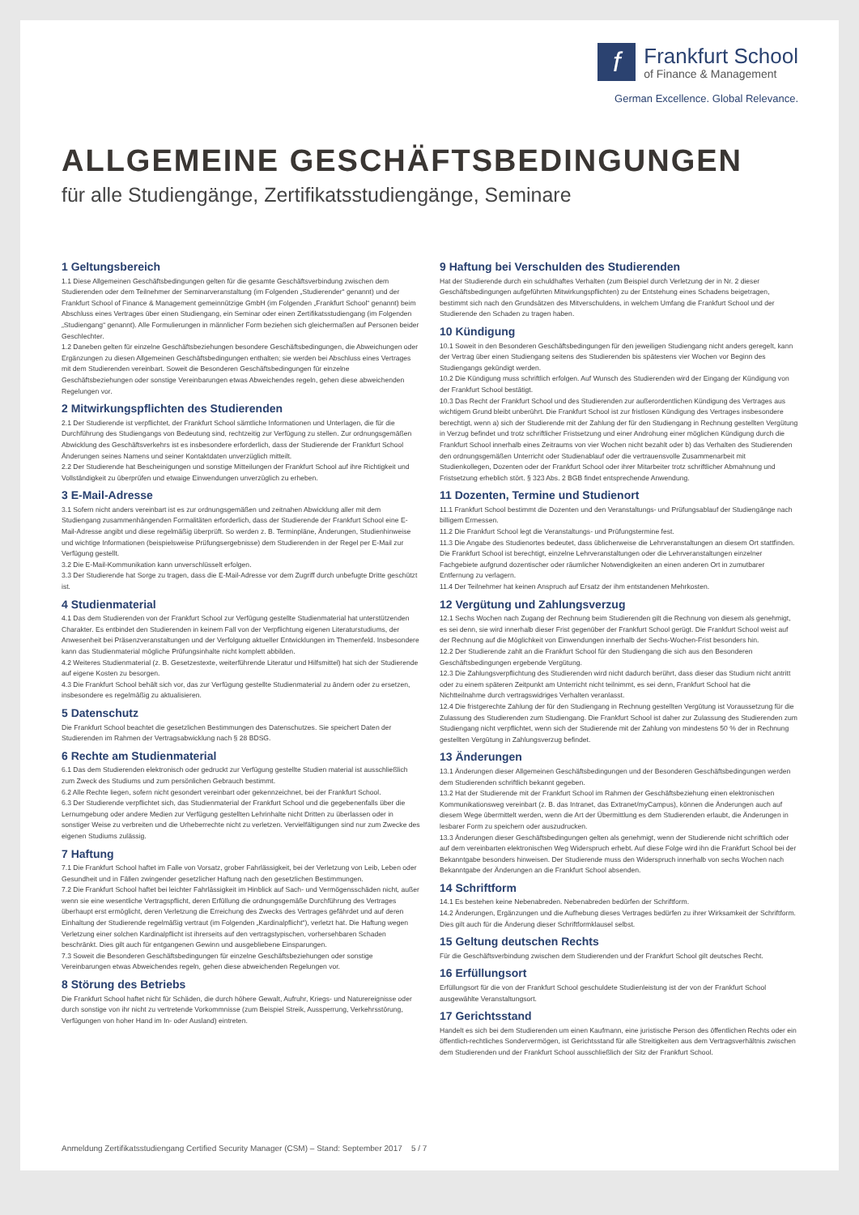f
Frankfurt School
of Finance & Management
German Excellence. Global Relevance.
ALLGEMEINE GESCHÄFTSBEDINGUNGEN
für alle Studiengänge, Zertifikatsstudiengänge, Seminare
1 Geltungsbereich
1.1 Diese Allgemeinen Geschäftsbedingungen gelten für die gesamte Geschäftsverbindung zwischen dem Studierenden oder dem Teilnehmer der Seminarveranstaltung (im Folgenden „Studierender“ genannt) und der Frankfurt School of Finance & Management gemeinnützige GmbH (im Folgenden „Frankfurt School“ genannt) beim Abschluss eines Vertrages über einen Studiengang, ein Seminar oder einen Zertifikatsstudiengang (im Folgenden „Studiengang“ genannt). Alle Formulierungen in männlicher Form beziehen sich gleichermaßen auf Personen beider Geschlechter.
1.2 Daneben gelten für einzelne Geschäftsbeziehungen besondere Geschäftsbedingungen, die Abweichungen oder Ergänzungen zu diesen Allgemeinen Geschäftsbedingungen enthalten; sie werden bei Abschluss eines Vertrages mit dem Studierenden vereinbart. Soweit die Besonderen Geschäftsbedingungen für einzelne Geschäftsbeziehungen oder sonstige Vereinbarungen etwas Abweichendes regeln, gehen diese abweichenden Regelungen vor.
2 Mitwirkungspflichten des Studierenden
2.1 Der Studierende ist verpflichtet, der Frankfurt School sämtliche Informationen und Unterlagen, die für die Durchführung des Studiengangs von Bedeutung sind, rechtzeitig zur Verfügung zu stellen. Zur ordnungsgemäßen Abwicklung des Geschäftsverkehrs ist es insbesondere erforderlich, dass der Studierende der Frankfurt School Änderungen seines Namens und seiner Kontaktdaten unverzüglich mitteilt.
2.2 Der Studierende hat Bescheinigungen und sonstige Mitteilungen der Frankfurt School auf ihre Richtigkeit und Vollständigkeit zu überprüfen und etwaige Einwendungen unverzüglich zu erheben.
3 E-Mail-Adresse
3.1 Sofern nicht anders vereinbart ist es zur ordnungsgemäßen und zeitnahen Abwicklung aller mit dem Studiengang zusammenhängenden Formalitäten erforderlich, dass der Studierende der Frankfurt School eine E-Mail-Adresse angibt und diese regelmäßig überprüft. So werden z. B. Terminpläne, Änderungen, Studienhinweise und wichtige Informationen (beispielsweise Prüfungsergebnisse) dem Studierenden in der Regel per E-Mail zur Verfügung gestellt.
3.2 Die E-Mail-Kommunikation kann unverschlüsselt erfolgen.
3.3 Der Studierende hat Sorge zu tragen, dass die E-Mail-Adresse vor dem Zugriff durch unbefugte Dritte geschützt ist.
4 Studienmaterial
4.1 Das dem Studierenden von der Frankfurt School zur Verfügung gestellte Studienmaterial hat unterstützenden Charakter. Es entbindet den Studierenden in keinem Fall von der Verpflichtung eigenen Literaturstudiums, der Anwesenheit bei Präsenzveranstaltungen und der Verfolgung aktueller Entwicklungen im Themenfeld. Insbesondere kann das Studienmaterial mögliche Prüfungsinhalte nicht komplett abbilden.
4.2 Weiteres Studienmaterial (z. B. Gesetzestexte, weiterführende Literatur und Hilfsmittel) hat sich der Studierende auf eigene Kosten zu besorgen.
4.3 Die Frankfurt School behält sich vor, das zur Verfügung gestellte Studienmaterial zu ändern oder zu ersetzen, insbesondere es regelmäßig zu aktualisieren.
5 Datenschutz
Die Frankfurt School beachtet die gesetzlichen Bestimmungen des Datenschutzes. Sie speichert Daten der Studierenden im Rahmen der Vertragsabwicklung nach § 28 BDSG.
6 Rechte am Studienmaterial
6.1 Das dem Studierenden elektronisch oder gedruckt zur Verfügung gestellte Studien material ist ausschließlich zum Zweck des Studiums und zum persönlichen Gebrauch bestimmt.
6.2 Alle Rechte liegen, sofern nicht gesondert vereinbart oder gekennzeichnet, bei der Frankfurt School.
6.3 Der Studierende verpflichtet sich, das Studienmaterial der Frankfurt School und die gegebenenfalls über die Lernumgebung oder andere Medien zur Verfügung gestellten Lehrinhalte nicht Dritten zu überlassen oder in sonstiger Weise zu verbreiten und die Urheberrechte nicht zu verletzen. Vervielfältigungen sind nur zum Zwecke des eigenen Studiums zulässig.
7 Haftung
7.1 Die Frankfurt School haftet im Falle von Vorsatz, grober Fahrlässigkeit, bei der Verletzung von Leib, Leben oder Gesundheit und in Fällen zwingender gesetzlicher Haftung nach den gesetzlichen Bestimmungen.
7.2 Die Frankfurt School haftet bei leichter Fahrlässigkeit im Hinblick auf Sach- und Vermögensschäden nicht, außer wenn sie eine wesentliche Vertragspflicht, deren Erfüllung die ordnungsgemäße Durchführung des Vertrages überhaupt erst ermöglicht, deren Verletzung die Erreichung des Zwecks des Vertrages gefährdet und auf deren Einhaltung der Studierende regelmäßig vertraut (im Folgenden „Kardinalpflicht“), verletzt hat. Die Haftung wegen Verletzung einer solchen Kardinalpflicht ist ihrerseits auf den vertragstypischen, vorhersehbaren Schaden beschränkt. Dies gilt auch für entgangenen Gewinn und ausgebliebene Einsparungen.
7.3 Soweit die Besonderen Geschäftsbedingungen für einzelne Geschäftsbeziehungen oder sonstige Vereinbarungen etwas Abweichendes regeln, gehen diese abweichenden Regelungen vor.
8 Störung des Betriebs
Die Frankfurt School haftet nicht für Schäden, die durch höhere Gewalt, Aufruhr, Kriegs- und Naturereignisse oder durch sonstige von ihr nicht zu vertretende Vorkommnisse (zum Beispiel Streik, Aussperrung, Verkehrsstörung, Verfügungen von hoher Hand im In- oder Ausland) eintreten.
9 Haftung bei Verschulden des Studierenden
Hat der Studierende durch ein schuldhaftes Verhalten (zum Beispiel durch Verletzung der in Nr. 2 dieser Geschäftsbedingungen aufgeführten Mitwirkungspflichten) zu der Entstehung eines Schadens beigetragen, bestimmt sich nach den Grundsätzen des Mitverschuldens, in welchem Umfang die Frankfurt School und der Studierende den Schaden zu tragen haben.
10 Kündigung
10.1 Soweit in den Besonderen Geschäftsbedingungen für den jeweiligen Studiengang nicht anders geregelt, kann der Vertrag über einen Studiengang seitens des Studierenden bis spätestens vier Wochen vor Beginn des Studiengangs gekündigt werden.
10.2 Die Kündigung muss schriftlich erfolgen. Auf Wunsch des Studierenden wird der Eingang der Kündigung von der Frankfurt School bestätigt.
10.3 Das Recht der Frankfurt School und des Studierenden zur außerordentlichen Kündigung des Vertrages aus wichtigem Grund bleibt unberührt. Die Frankfurt School ist zur fristlosen Kündigung des Vertrages insbesondere berechtigt, wenn a) sich der Studierende mit der Zahlung der für den Studiengang in Rechnung gestellten Vergütung in Verzug befindet und trotz schriftlicher Fristsetzung und einer Androhung einer möglichen Kündigung durch die Frankfurt School innerhalb eines Zeitraums von vier Wochen nicht bezahlt oder b) das Verhalten des Studierenden den ordnungsgemäßen Unterricht oder Studienablauf oder die vertrauensvolle Zusammenarbeit mit Studienkollegen, Dozenten oder der Frankfurt School oder ihrer Mitarbeiter trotz schriftlicher Abmahnung und Fristsetzung erheblich stört. § 323 Abs. 2 BGB findet entsprechende Anwendung.
11 Dozenten, Termine und Studienort
11.1 Frankfurt School bestimmt die Dozenten und den Veranstaltungs- und Prüfungsablauf der Studiengänge nach billigem Ermessen.
11.2 Die Frankfurt School legt die Veranstaltungs- und Prüfungstermine fest.
11.3 Die Angabe des Studienortes bedeutet, dass üblicherweise die Lehrveranstaltungen an diesem Ort stattfinden. Die Frankfurt School ist berechtigt, einzelne Lehrveranstaltungen oder die Lehrveranstaltungen einzelner Fachgebiete aufgrund dozentischer oder räumlicher Notwendigkeiten an einen anderen Ort in zumutbarer Entfernung zu verlagern.
11.4 Der Teilnehmer hat keinen Anspruch auf Ersatz der ihm entstandenen Mehrkosten.
12 Vergütung und Zahlungsverzug
12.1 Sechs Wochen nach Zugang der Rechnung beim Studierenden gilt die Rechnung von diesem als genehmigt, es sei denn, sie wird innerhalb dieser Frist gegenüber der Frankfurt School gerügt. Die Frankfurt School weist auf der Rechnung auf die Möglichkeit von Einwendungen innerhalb der Sechs-Wochen-Frist besonders hin.
12.2 Der Studierende zahlt an die Frankfurt School für den Studiengang die sich aus den Besonderen Geschäftsbedingungen ergebende Vergütung.
12.3 Die Zahlungsverpflichtung des Studierenden wird nicht dadurch berührt, dass dieser das Studium nicht antritt oder zu einem späteren Zeitpunkt am Unterricht nicht teilnimmt, es sei denn, Frankfurt School hat die Nichtteilnahme durch vertragswidriges Verhalten veranlasst.
12.4 Die fristgerechte Zahlung der für den Studiengang in Rechnung gestellten Vergütung ist Voraussetzung für die Zulassung des Studierenden zum Studiengang. Die Frankfurt School ist daher zur Zulassung des Studierenden zum Studiengang nicht verpflichtet, wenn sich der Studierende mit der Zahlung von mindestens 50 % der in Rechnung gestellten Vergütung in Zahlungsverzug befindet.
13 Änderungen
13.1 Änderungen dieser Allgemeinen Geschäftsbedingungen und der Besonderen Geschäftsbedingungen werden dem Studierenden schriftlich bekannt gegeben.
13.2 Hat der Studierende mit der Frankfurt School im Rahmen der Geschäftsbeziehung einen elektronischen Kommunikationsweg vereinbart (z. B. das Intranet, das Extranet/myCampus), können die Änderungen auch auf diesem Wege übermittelt werden, wenn die Art der Übermittlung es dem Studierenden erlaubt, die Änderungen in lesbarer Form zu speichern oder auszudrucken.
13.3 Änderungen dieser Geschäftsbedingungen gelten als genehmigt, wenn der Studierende nicht schriftlich oder auf dem vereinbarten elektronischen Weg Widerspruch erhebt. Auf diese Folge wird ihn die Frankfurt School bei der Bekanntgabe besonders hinweisen. Der Studierende muss den Widerspruch innerhalb von sechs Wochen nach Bekanntgabe der Änderungen an die Frankfurt School absenden.
14 Schriftform
14.1 Es bestehen keine Nebenabreden. Nebenabreden bedürfen der Schriftform.
14.2 Änderungen, Ergänzungen und die Aufhebung dieses Vertrages bedürfen zu ihrer Wirksamkeit der Schriftform. Dies gilt auch für die Änderung dieser Schriftformklausel selbst.
15 Geltung deutschen Rechts
Für die Geschäftsverbindung zwischen dem Studierenden und der Frankfurt School gilt deutsches Recht.
16 Erfüllungsort
Erfüllungsort für die von der Frankfurt School geschuldete Studienleistung ist der von der Frankfurt School ausgewählte Veranstaltungsort.
17 Gerichtsstand
Handelt es sich bei dem Studierenden um einen Kaufmann, eine juristische Person des öffentlichen Rechts oder ein öffentlich-rechtliches Sondervermögen, ist Gerichtsstand für alle Streitigkeiten aus dem Vertragsverhältnis zwischen dem Studierenden und der Frankfurt School ausschließlich der Sitz der Frankfurt School.
Anmeldung Zertifikatsstudiengang Certified Security Manager (CSM) – Stand: September 2017 5 / 7